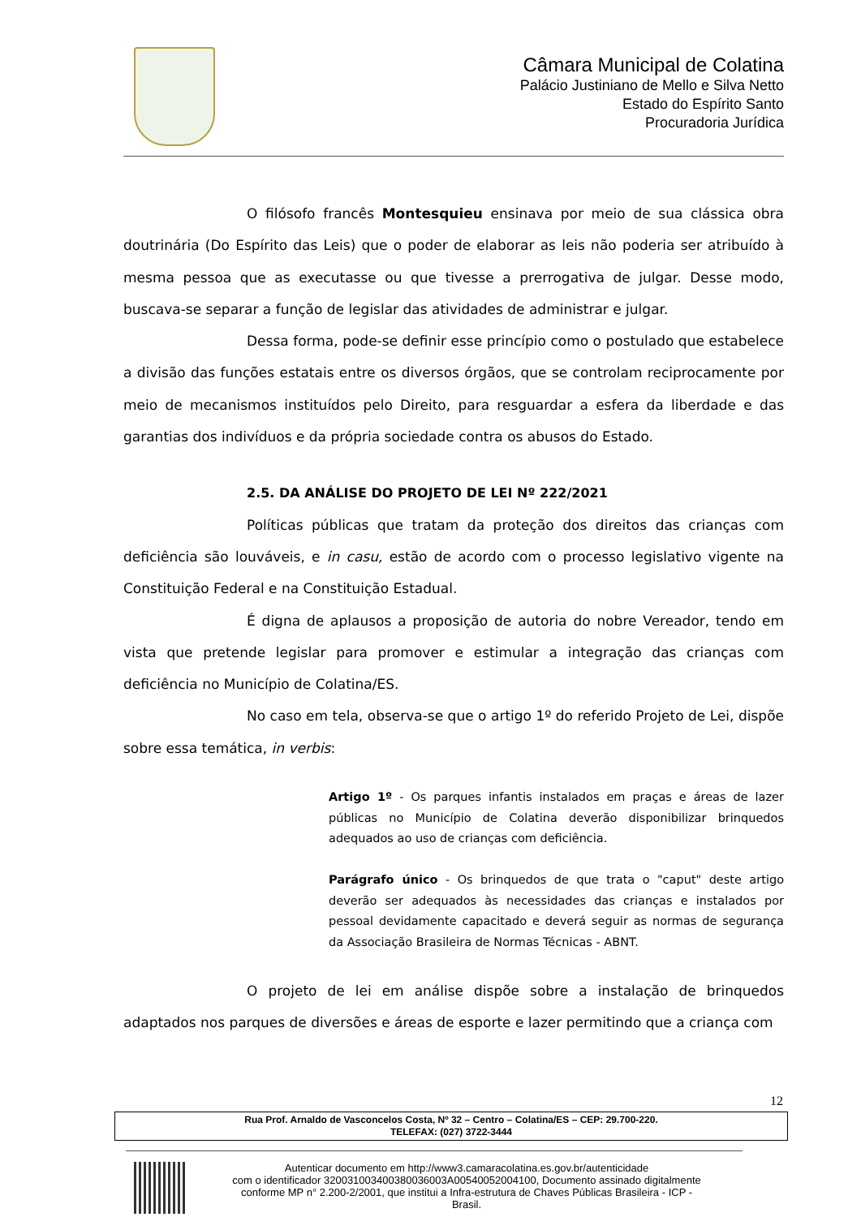Câmara Municipal de Colatina
Palácio Justiniano de Mello e Silva Netto
Estado do Espírito Santo
Procuradoria Jurídica
O filósofo francês Montesquieu ensinava por meio de sua clássica obra doutrinária (Do Espírito das Leis) que o poder de elaborar as leis não poderia ser atribuído à mesma pessoa que as executasse ou que tivesse a prerrogativa de julgar. Desse modo, buscava-se separar a função de legislar das atividades de administrar e julgar.
Dessa forma, pode-se definir esse princípio como o postulado que estabelece a divisão das funções estatais entre os diversos órgãos, que se controlam reciprocamente por meio de mecanismos instituídos pelo Direito, para resguardar a esfera da liberdade e das garantias dos indivíduos e da própria sociedade contra os abusos do Estado.
2.5. DA ANÁLISE DO PROJETO DE LEI Nº 222/2021
Políticas públicas que tratam da proteção dos direitos das crianças com deficiência são louváveis, e in casu, estão de acordo com o processo legislativo vigente na Constituição Federal e na Constituição Estadual.
É digna de aplausos a proposição de autoria do nobre Vereador, tendo em vista que pretende legislar para promover e estimular a integração das crianças com deficiência no Município de Colatina/ES.
No caso em tela, observa-se que o artigo 1º do referido Projeto de Lei, dispõe sobre essa temática, in verbis:
Artigo 1º - Os parques infantis instalados em praças e áreas de lazer públicas no Município de Colatina deverão disponibilizar brinquedos adequados ao uso de crianças com deficiência.
Parágrafo único - Os brinquedos de que trata o "caput" deste artigo deverão ser adequados às necessidades das crianças e instalados por pessoal devidamente capacitado e deverá seguir as normas de segurança da Associação Brasileira de Normas Técnicas - ABNT.
O projeto de lei em análise dispõe sobre a instalação de brinquedos adaptados nos parques de diversões e áreas de esporte e lazer permitindo que a criança com
12
Rua Prof. Arnaldo de Vasconcelos Costa, Nº 32 – Centro – Colatina/ES – CEP: 29.700-220.
TELEFAX: (027) 3722-3444
Autenticar documento em http://www3.camaracolatina.es.gov.br/autenticidade
com o identificador 32003100340038003600​3A00540052004100, Documento assinado digitalmente
conforme MP n° 2.200-2/2001, que institui a Infra-estrutura de Chaves Públicas Brasileira - ICP -
Brasil.